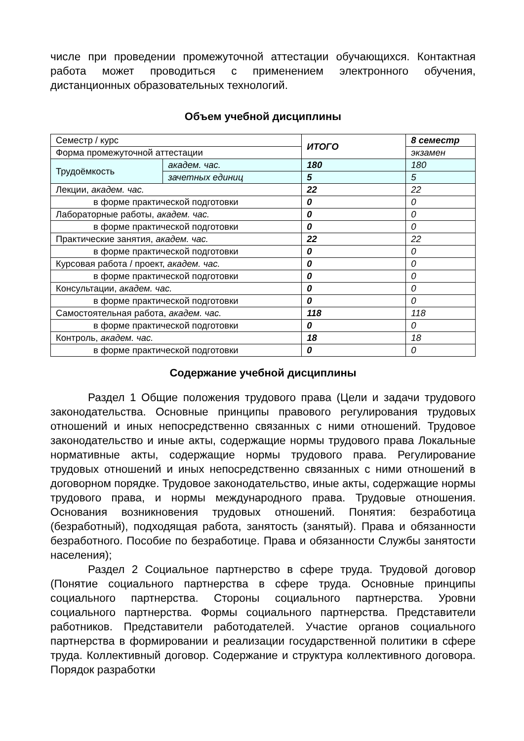числе при проведении промежуточной аттестации обучающихся. Контактная работа может проводиться с применением электронного обучения, дистанционных образовательных технологий.
Объем учебной дисциплины
| Семестр / курс | | ИТОГО | 8 семестр |
| Форма промежуточной аттестации | | | экзамен |
| Трудоёмкость | академ. час. | 180 | 180 |
| | зачетных единиц | 5 | 5 |
| Лекции, академ. час. | | 22 | 22 |
| в форме практической подготовки | | 0 | 0 |
| Лабораторные работы, академ. час. | | 0 | 0 |
| в форме практической подготовки | | 0 | 0 |
| Практические занятия, академ. час. | | 22 | 22 |
| в форме практической подготовки | | 0 | 0 |
| Курсовая работа / проект, академ. час. | | 0 | 0 |
| в форме практической подготовки | | 0 | 0 |
| Консультации, академ. час. | | 0 | 0 |
| в форме практической подготовки | | 0 | 0 |
| Самостоятельная работа, академ. час. | | 118 | 118 |
| в форме практической подготовки | | 0 | 0 |
| Контроль, академ. час. | | 18 | 18 |
| в форме практической подготовки | | 0 | 0 |
Содержание учебной дисциплины
Раздел 1 Общие положения трудового права (Цели и задачи трудового законодательства. Основные принципы правового регулирования трудовых отношений и иных непосредственно связанных с ними отношений. Трудовое законодательство и иные акты, содержащие нормы трудового права Локальные нормативные акты, содержащие нормы трудового права. Регулирование трудовых отношений и иных непосредственно связанных с ними отношений в договорном порядке. Трудовое законодательство, иные акты, содержащие нормы трудового права, и нормы международного права. Трудовые отношения. Основания возникновения трудовых отношений. Понятия: безработица (безработный), подходящая работа, занятость (занятый). Права и обязанности безработного. Пособие по безработице. Права и обязанности Службы занятости населения);
Раздел 2 Социальное партнерство в сфере труда. Трудовой договор (Понятие социального партнерства в сфере труда. Основные принципы социального партнерства. Стороны социального партнерства. Уровни социального партнерства. Формы социального партнерства. Представители работников. Представители работодателей. Участие органов социального партнерства в формировании и реализации государственной политики в сфере труда. Коллективный договор. Содержание и структура коллективного договора. Порядок разработки